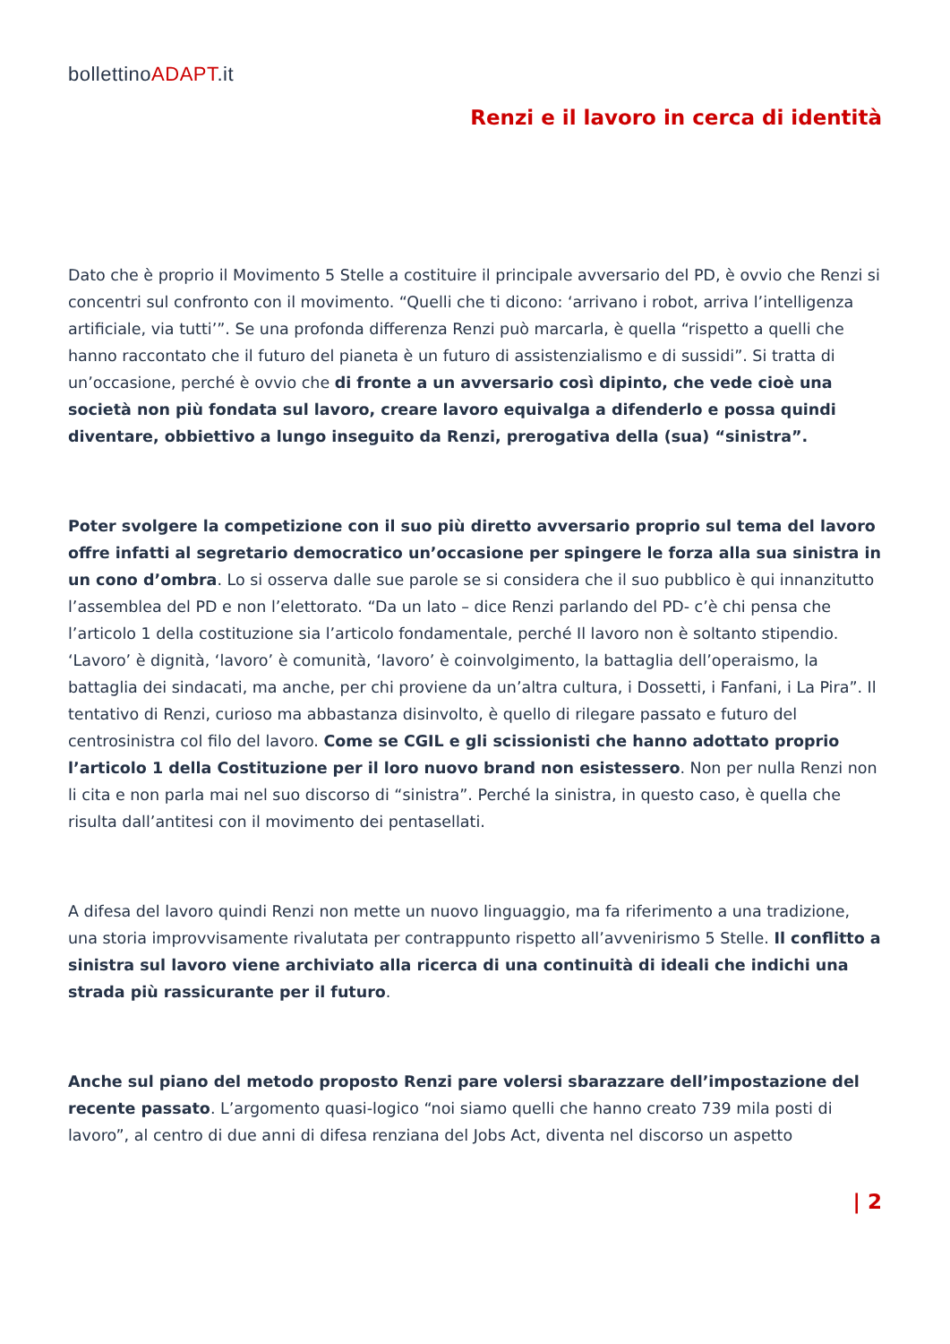bollettinoADAPT.it
Renzi e il lavoro in cerca di identità
Dato che è proprio il Movimento 5 Stelle a costituire il principale avversario del PD, è ovvio che Renzi si concentri sul confronto con il movimento. “Quelli che ti dicono: ‘arrivano i robot, arriva l’intelligenza artificiale, via tutti’”. Se una profonda differenza Renzi può marcarla, è quella “rispetto a quelli che hanno raccontato che il futuro del pianeta è un futuro di assistenzialismo e di sussidi”. Si tratta di un’occasione, perché è ovvio che di fronte a un avversario così dipinto, che vede cioè una società non più fondata sul lavoro, creare lavoro equivalga a difenderlo e possa quindi diventare, obbiettivo a lungo inseguito da Renzi, prerogativa della (sua) “sinistra”.
Poter svolgere la competizione con il suo più diretto avversario proprio sul tema del lavoro offre infatti al segretario democratico un’occasione per spingere le forza alla sua sinistra in un cono d’ombra. Lo si osserva dalle sue parole se si considera che il suo pubblico è qui innanzitutto l’assemblea del PD e non l’elettorato. “Da un lato – dice Renzi parlando del PD- c’è chi pensa che l’articolo 1 della costituzione sia l’articolo fondamentale, perché Il lavoro non è soltanto stipendio. ‘Lavoro’ è dignità, ‘lavoro’ è comunità, ‘lavoro’ è coinvolgimento, la battaglia dell’operaismo, la battaglia dei sindacati, ma anche, per chi proviene da un’altra cultura, i Dossetti, i Fanfani, i La Pira”. Il tentativo di Renzi, curioso ma abbastanza disinvolto, è quello di rilegare passato e futuro del centrosinistra col filo del lavoro. Come se CGIL e gli scissionisti che hanno adottato proprio l’articolo 1 della Costituzione per il loro nuovo brand non esistessero. Non per nulla Renzi non li cita e non parla mai nel suo discorso di “sinistra”. Perché la sinistra, in questo caso, è quella che risulta dall’antitesi con il movimento dei pentasellati.
A difesa del lavoro quindi Renzi non mette un nuovo linguaggio, ma fa riferimento a una tradizione, una storia improvvisamente rivalutata per contrappunto rispetto all’avvenirismo 5 Stelle. Il conflitto a sinistra sul lavoro viene archiviato alla ricerca di una continuità di ideali che indichi una strada più rassicurante per il futuro.
Anche sul piano del metodo proposto Renzi pare volersi sbarazzare dell’impostazione del recente passato. L’argomento quasi-logico “noi siamo quelli che hanno creato 739 mila posti di lavoro”, al centro di due anni di difesa renziana del Jobs Act, diventa nel discorso un aspetto
| 2